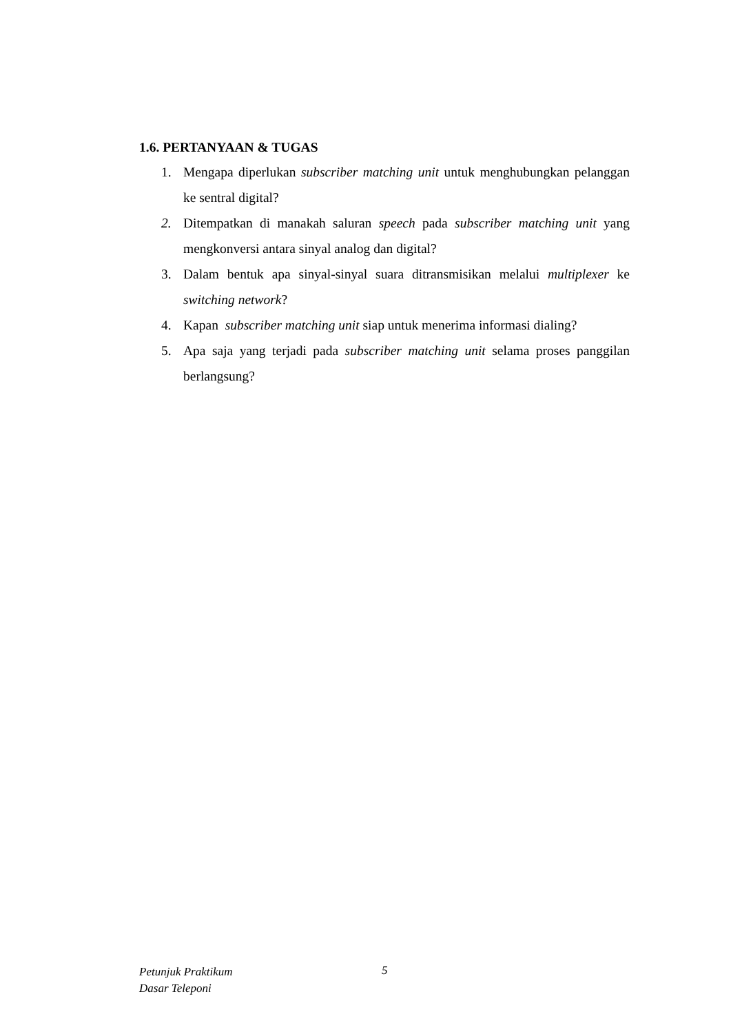1.6. PERTANYAAN & TUGAS
1. Mengapa diperlukan subscriber matching unit untuk menghubungkan pelanggan ke sentral digital?
2. Ditempatkan di manakah saluran speech pada subscriber matching unit yang mengkonversi antara sinyal analog dan digital?
3. Dalam bentuk apa sinyal-sinyal suara ditransmisikan melalui multiplexer ke switching network?
4. Kapan subscriber matching unit siap untuk menerima informasi dialing?
5. Apa saja yang terjadi pada subscriber matching unit selama proses panggilan berlangsung?
Petunjuk Praktikum
Dasar Teleponi
5